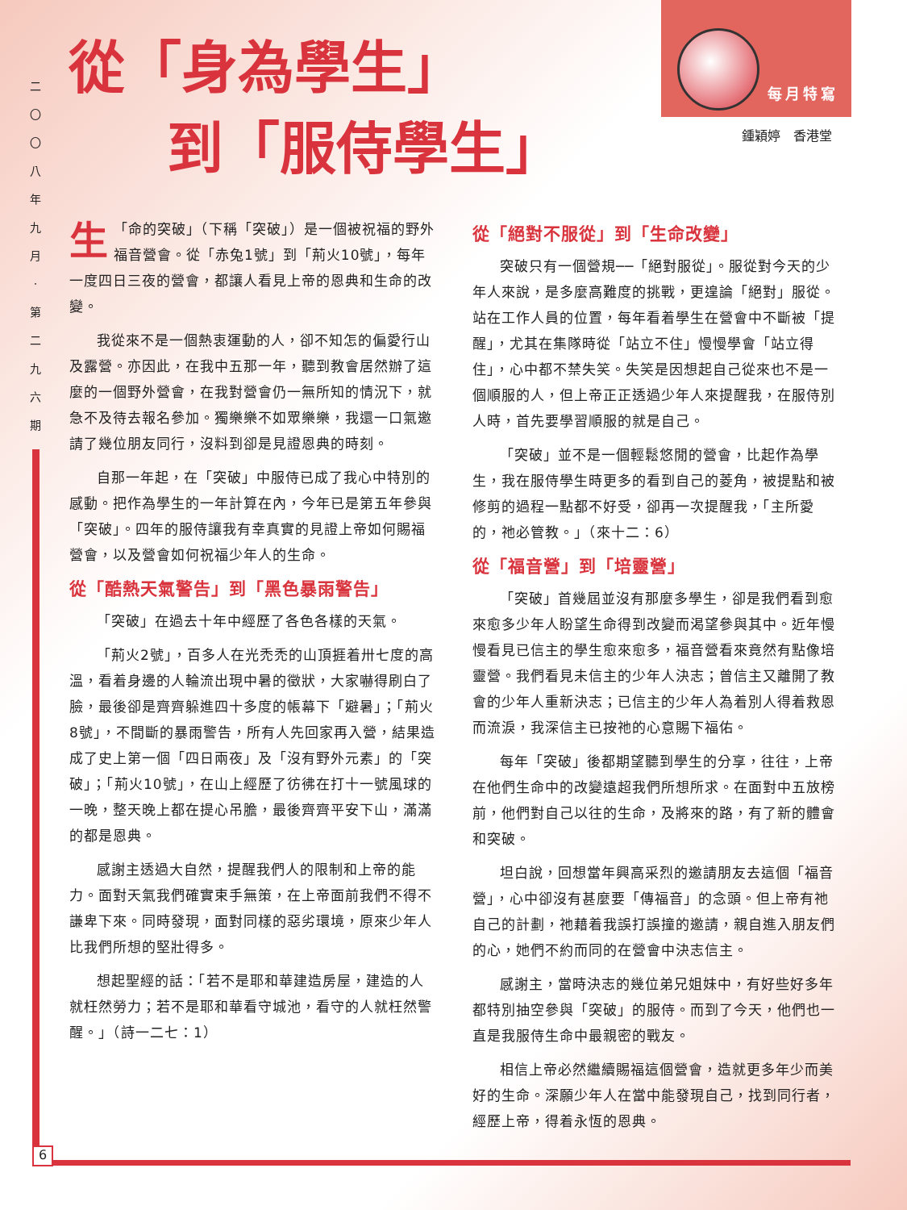二
〇
〇
八
年
九
月
‧
第
二
九
六
期
每月特寫
從「身為學生」
到「服侍學生」
鍾穎婷　香港堂
「 生 命的突破」（下稱「突破」）是一個被祝福的野外福音營會。從「赤兔1號」到「荊火10號」，每年一度四日三夜的營會，都讓人看見上帝的恩典和生命的改變。
我從來不是一個熱衷運動的人，卻不知怎的偏愛行山及露營。亦因此，在我中五那一年，聽到教會居然辦了這麼的一個野外營會，在我對營會仍一無所知的情況下，就急不及待去報名參加。獨樂樂不如眾樂樂，我還一口氣邀請了幾位朋友同行，沒料到卻是見證恩典的時刻。
自那一年起，在「突破」中服侍已成了我心中特別的感動。把作為學生的一年計算在內，今年已是第五年參與「突破」。四年的服侍讓我有幸真實的見證上帝如何賜福營會，以及營會如何祝福少年人的生命。
從「酷熱天氣警告」到「黑色暴雨警告」
「突破」在過去十年中經歷了各色各樣的天氣。
「荊火2號」，百多人在光禿禿的山頂捱着卅七度的高溫，看着身邊的人輪流出現中暑的徵狀，大家嚇得刷白了臉，最後卻是齊齊躲進四十多度的帳幕下「避暑」；「荊火8號」，不間斷的暴雨警告，所有人先回家再入營，結果造成了史上第一個「四日兩夜」及「沒有野外元素」的「突破」；「荊火10號」，在山上經歷了彷彿在打十一號風球的一晚，整天晚上都在提心吊膽，最後齊齊平安下山，滿滿的都是恩典。
感謝主透過大自然，提醒我們人的限制和上帝的能力。面對天氣我們確實束手無策，在上帝面前我們不得不謙卑下來。同時發現，面對同樣的惡劣環境，原來少年人比我們所想的堅壯得多。
想起聖經的話：「若不是耶和華建造房屋，建造的人就枉然勞力；若不是耶和華看守城池，看守的人就枉然警醒。」（詩一二七：1）
從「絕對不服從」到「生命改變」
突破只有一個營規──「絕對服從」。服從對今天的少年人來說，是多麼高難度的挑戰，更遑論「絕對」服從。站在工作人員的位置，每年看着學生在營會中不斷被「提醒」，尤其在集隊時從「站立不住」慢慢學會「站立得住」，心中都不禁失笑。失笑是因想起自己從來也不是一個順服的人，但上帝正正透過少年人來提醒我，在服侍別人時，首先要學習順服的就是自己。
「突破」並不是一個輕鬆悠閒的營會，比起作為學生，我在服侍學生時更多的看到自己的菱角，被提點和被修剪的過程一點都不好受，卻再一次提醒我，「主所愛的，祂必管教。」（來十二：6）
從「福音營」到「培靈營」
「突破」首幾屆並沒有那麼多學生，卻是我們看到愈來愈多少年人盼望生命得到改變而渴望參與其中。近年慢慢看見已信主的學生愈來愈多，福音營看來竟然有點像培靈營。我們看見未信主的少年人決志；曾信主又離開了教會的少年人重新決志；已信主的少年人為着別人得着救恩而流淚，我深信主已按祂的心意賜下福佑。
每年「突破」後都期望聽到學生的分享，往往，上帝在他們生命中的改變遠超我們所想所求。在面對中五放榜前，他們對自己以往的生命，及將來的路，有了新的體會和突破。
坦白說，回想當年興高采烈的邀請朋友去這個「福音營」，心中卻沒有甚麼要「傳福音」的念頭。但上帝有祂自己的計劃，祂藉着我誤打誤撞的邀請，親自進入朋友們的心，她們不約而同的在營會中決志信主。
感謝主，當時決志的幾位弟兄姐妹中，有好些好多年都特別抽空參與「突破」的服侍。而到了今天，他們也一直是我服侍生命中最親密的戰友。
相信上帝必然繼續賜福這個營會，造就更多年少而美好的生命。深願少年人在當中能發現自己，找到同行者，經歷上帝，得着永恆的恩典。
6